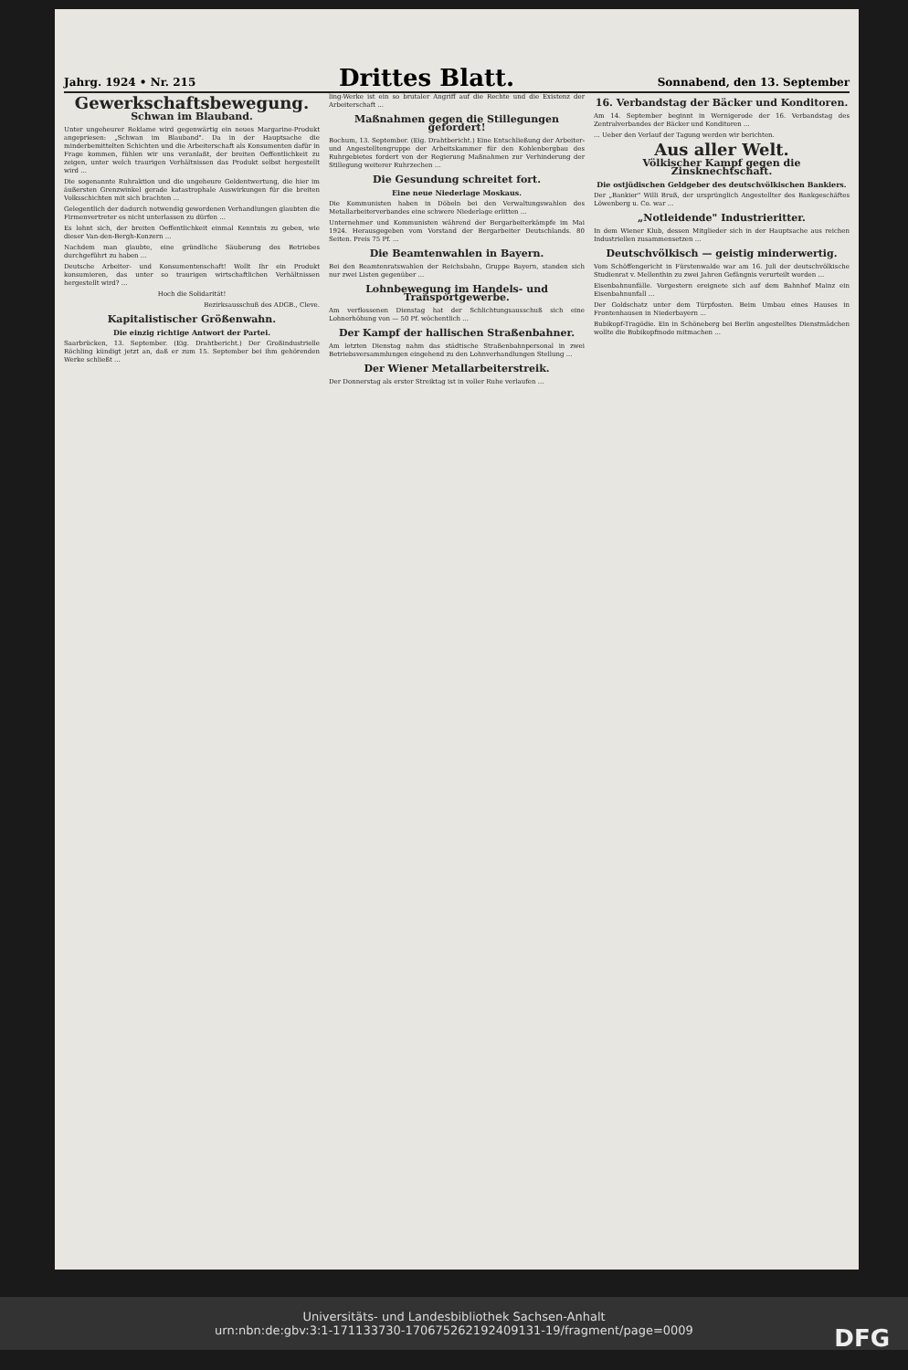Jahrg. 1924 • Nr. 215
Drittes Blatt.
Sonnabend, den 13. September
Gewerkschaftsbewegung.
Schwan im Blauband.
Unter ungeheurer Reklame wird gegenwärtig ein neues Margarine-Produkt angepriesen: „Schwan im Blauband". Da in der Hauptsache die minderbemittelten Schichten und die Arbeiterschaft als Konsumenten dafür in Frage kommen, fühlen wir uns veranlaßt, der breiten Oeffentlichkeit zu zeigen, unter welch traurigen Verhältnissen das Produkt selbst hergestellt wird ...
Die sogenannte Ruhraktion und die ungeheure Geldentwertung, die hier im äußersten Grenzwinkel gerade katastrophale Auswirkungen für die breiten Volksschichten mit sich brachten ...
Gelegentlich der dadurch notwendig gewordenen Verhandlungen glaubten die Firmenvertreter es nicht unterlassen zu dürfen ...
Es lohnt sich, der breiten Oeffentlichkeit einmal Kenntnis zu geben, wie dieser Van-den-Bergh-Konzern ...
Nachdem man glaubte, eine gründliche Säuberung des Betriebes durchgeführt zu haben ...
Deutsche Arbeiter- und Konsumentenschaft! Wollt Ihr ein Produkt konsumieren, das unter so traurigen wirtschaftlichen Verhältnissen hergestellt wird? ...
Hoch die Solidarität!
Bezirksausschuß des ADGB., Cleve.
Kapitalistischer Größenwahn.
Die einzig richtige Antwort der Partei.
Saarbrücken, 13. September. (Eig. Drahtbericht.) Der Großindustrielle Röchling kündigt jetzt an, daß er zum 15. September bei ihm gehörenden Werke schließt ...
ling-Werke ist ein so brutaler Angriff auf die Rechte und die Existenz der Arbeiterschaft ...
Maßnahmen gegen die Stillegungen gefordert!
Bochum, 13. September. (Eig. Drahtbericht.) Eine Entschließung der Arbeiter- und Angestelltengruppe der Arbeitskammer für den Kohlenbergbau des Ruhrgebietes fordert von der Regierung Maßnahmen zur Verhinderung der Stillegung weiterer Ruhrzechen ...
Die Gesundung schreitet fort.
Eine neue Niederlage Moskaus.
Die Kommunisten haben in Döbeln bei den Verwaltungswahlen des Metallarbeiterverbandes eine schwere Niederlage erlitten ...
Unternehmer und Kommunisten während der Bergarbeiterkämpfe im Mai 1924. Herausgegeben vom Vorstand der Bergarbeiter Deutschlands. 80 Seiten. Preis 75 Pf. ...
Die Beamtenwahlen in Bayern.
Bei den Beamtenratswahlen der Reichsbahn, Gruppe Bayern, standen sich nur zwei Listen gegenüber ...
Lohnbewegung im Handels- und Transportgewerbe.
Am verflossenen Dienstag hat der Schlichtungsausschuß sich eine Lohnerhöhung von — 50 Pf. wöchentlich ...
Der Kampf der hallischen Straßenbahner.
Am letzten Dienstag nahm das städtische Straßenbahnpersonal in zwei Betriebsversammlungen eingehend zu den Lohnverhandlungen Stellung ...
Der Wiener Metallarbeiterstreik.
Der Donnerstag als erster Streiktag ist in voller Ruhe verlaufen ...
16. Verbandstag der Bäcker und Konditoren.
Am 14. September beginnt in Wernigerode der 16. Verbandstag des Zentralverbandes der Bäcker und Konditoren ...
... Ueber den Verlauf der Tagung werden wir berichten.
Aus aller Welt.
Völkischer Kampf gegen die Zinsknechtschaft.
Die ostjüdischen Geldgeber des deutschvölkischen Bankiers.
Der „Bankier" Willi Bruß, der ursprünglich Angestellter des Bankgeschäftes Löwenberg u. Co. war ...
„Notleidende" Industrieritter.
In dem Wiener Klub, dessen Mitglieder sich in der Hauptsache aus reichen Industriellen zusammensetzen ...
Deutschvölkisch — geistig minderwertig.
Vom Schöffengericht in Fürstenwalde war am 16. Juli der deutschvölkische Studienrat v. Mellenthin zu zwei Jahren Gefängnis verurteilt worden ...
Eisenbahnunfälle. Vorgestern ereignete sich auf dem Bahnhof Mainz ein Eisenbahnunfall ...
Der Goldschatz unter dem Türpfosten. Beim Umbau eines Hauses in Frontenhausen in Niederbayern ...
Bubikopf-Tragödie. Ein in Schöneberg bei Berlin angestelltes Dienstmädchen wollte die Bubikopfmode mitmachen ...
Universitäts- und Landesbibliothek Sachsen-Anhalt
urn:nbn:de:gbv:3:1-171133730-17067526219240913​1-19/fragment/page=0009
DFG